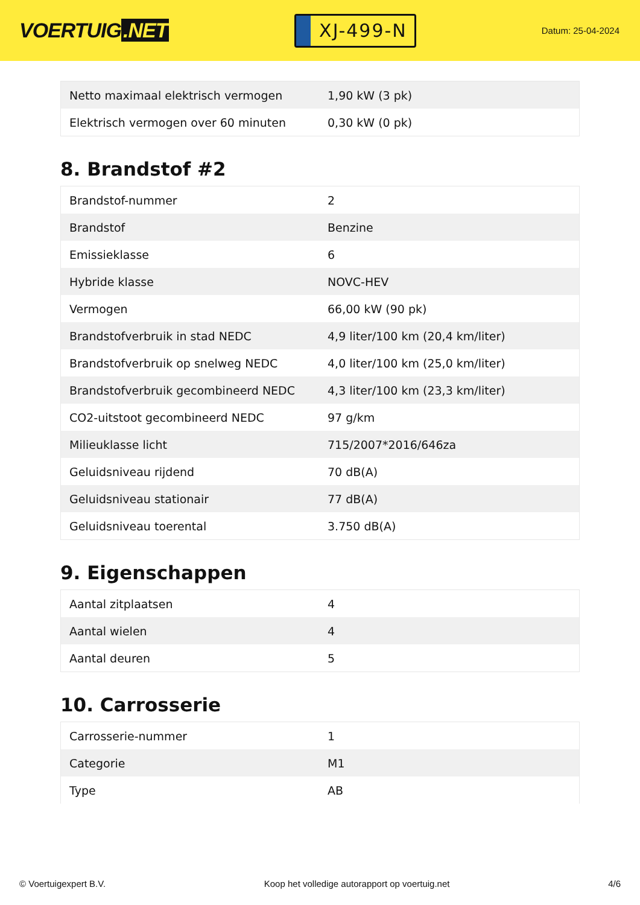VOERTUIG.NET
XJ-499-N
Datum: 25-04-2024
| Netto maximaal elektrisch vermogen | 1,90 kW (3 pk) |
| Elektrisch vermogen over 60 minuten | 0,30 kW (0 pk) |
8. Brandstof #2
| Brandstof-nummer | 2 |
| Brandstof | Benzine |
| Emissieklasse | 6 |
| Hybride klasse | NOVC-HEV |
| Vermogen | 66,00 kW (90 pk) |
| Brandstofverbruik in stad NEDC | 4,9 liter/100 km (20,4 km/liter) |
| Brandstofverbruik op snelweg NEDC | 4,0 liter/100 km (25,0 km/liter) |
| Brandstofverbruik gecombineerd NEDC | 4,3 liter/100 km (23,3 km/liter) |
| CO2-uitstoot gecombineerd NEDC | 97 g/km |
| Milieuklasse licht | 715/2007*2016/646za |
| Geluidsniveau rijdend | 70 dB(A) |
| Geluidsniveau stationair | 77 dB(A) |
| Geluidsniveau toerental | 3.750 dB(A) |
9. Eigenschappen
| Aantal zitplaatsen | 4 |
| Aantal wielen | 4 |
| Aantal deuren | 5 |
10. Carrosserie
| Carrosserie-nummer | 1 |
| Categorie | M1 |
| Type | AB |
© Voertuigexpert B.V. Koop het volledige autorapport op voertuig.net 4/6